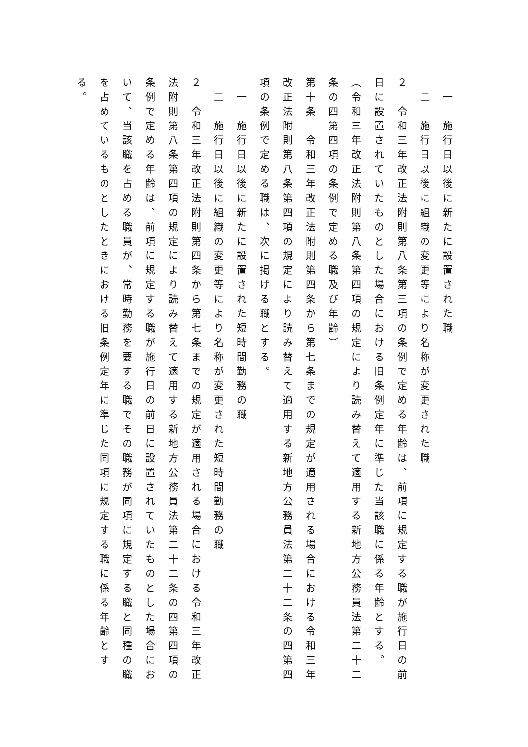一　施行日以後に新たに設置された職
二　施行日以後に組織の変更等により名称が変更された職
２　令和三年改正法附則第八条第三項の条例で定める年齢は、前項に規定する職が施行日の前日に設置されていたものとした場合における旧条例定年に準じた当該職に係る年齢とする。
（令和三年改正法附則第八条第四項の規定により読み替えて適用する新地方公務員法第二十二条の四第四項の条例で定める職及び年齢）
第十条　令和三年改正法附則第四条から第七条までの規定が適用される場合における令和三年改正法附則第八条第四項の規定により読み替えて適用する新地方公務員法第二十二条の四第四項の条例で定める職は、次に掲げる職とする。
一　施行日以後に新たに設置された短時間勤務の職
二　施行日以後に組織の変更等により名称が変更された短時間勤務の職
２　令和三年改正法附則第四条から第七条までの規定が適用される場合における令和三年改正法附則第八条第四項の規定により読み替えて適用する新地方公務員法第二十二条の四第四項の条例で定める年齢は、前項に規定する職が施行日の前日に設置されていたものとした場合において、当該職を占める職員が、常時勤務を要する職でその職務が同項に規定する職と同種の職を占めているものとしたときにおける旧条例定年に準じた同項に規定する職に係る年齢とする。